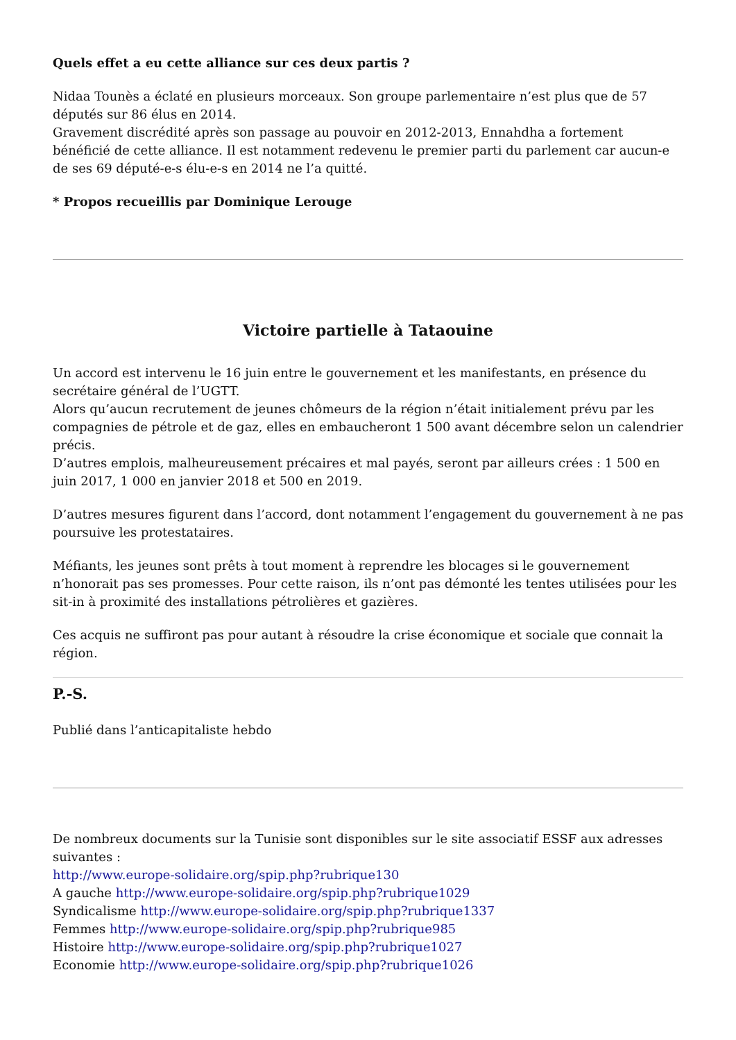Quels effet a eu cette alliance sur ces deux partis ?
Nidaa Tounès a éclaté en plusieurs morceaux. Son groupe parlementaire n’est plus que de 57 députés sur 86 élus en 2014.
Gravement discrédité après son passage au pouvoir en 2012-2013, Ennahdha a fortement bénéficié de cette alliance. Il est notamment redevenu le premier parti du parlement car aucun-e de ses 69 député-e-s élu-e-s en 2014 ne l’a quitté.
* Propos recueillis par Dominique Lerouge
Victoire partielle à Tataouine
Un accord est intervenu le 16 juin entre le gouvernement et les manifestants, en présence du secrétaire général de l’UGTT.
Alors qu’aucun recrutement de jeunes chômeurs de la région n’était initialement prévu par les compagnies de pétrole et de gaz, elles en embaucheront 1 500 avant décembre selon un calendrier précis.
D’autres emplois, malheureusement précaires et mal payés, seront par ailleurs crées : 1 500 en juin 2017, 1 000 en janvier 2018 et 500 en 2019.
D’autres mesures figurent dans l’accord, dont notamment l’engagement du gouvernement à ne pas poursuive les protestataires.
Méfiants, les jeunes sont prêts à tout moment à reprendre les blocages si le gouvernement n’honorait pas ses promesses. Pour cette raison, ils n’ont pas démonté les tentes utilisées pour les sit-in à proximité des installations pétrolières et gazières.
Ces acquis ne suffiront pas pour autant à résoudre la crise économique et sociale que connait la région.
P.-S.
Publié dans l’anticapitaliste hebdo
De nombreux documents sur la Tunisie sont disponibles sur le site associatif ESSF aux adresses suivantes :
http://www.europe-solidaire.org/spip.php?rubrique130
A gauche http://www.europe-solidaire.org/spip.php?rubrique1029
Syndicalisme http://www.europe-solidaire.org/spip.php?rubrique1337
Femmes http://www.europe-solidaire.org/spip.php?rubrique985
Histoire http://www.europe-solidaire.org/spip.php?rubrique1027
Economie http://www.europe-solidaire.org/spip.php?rubrique1026